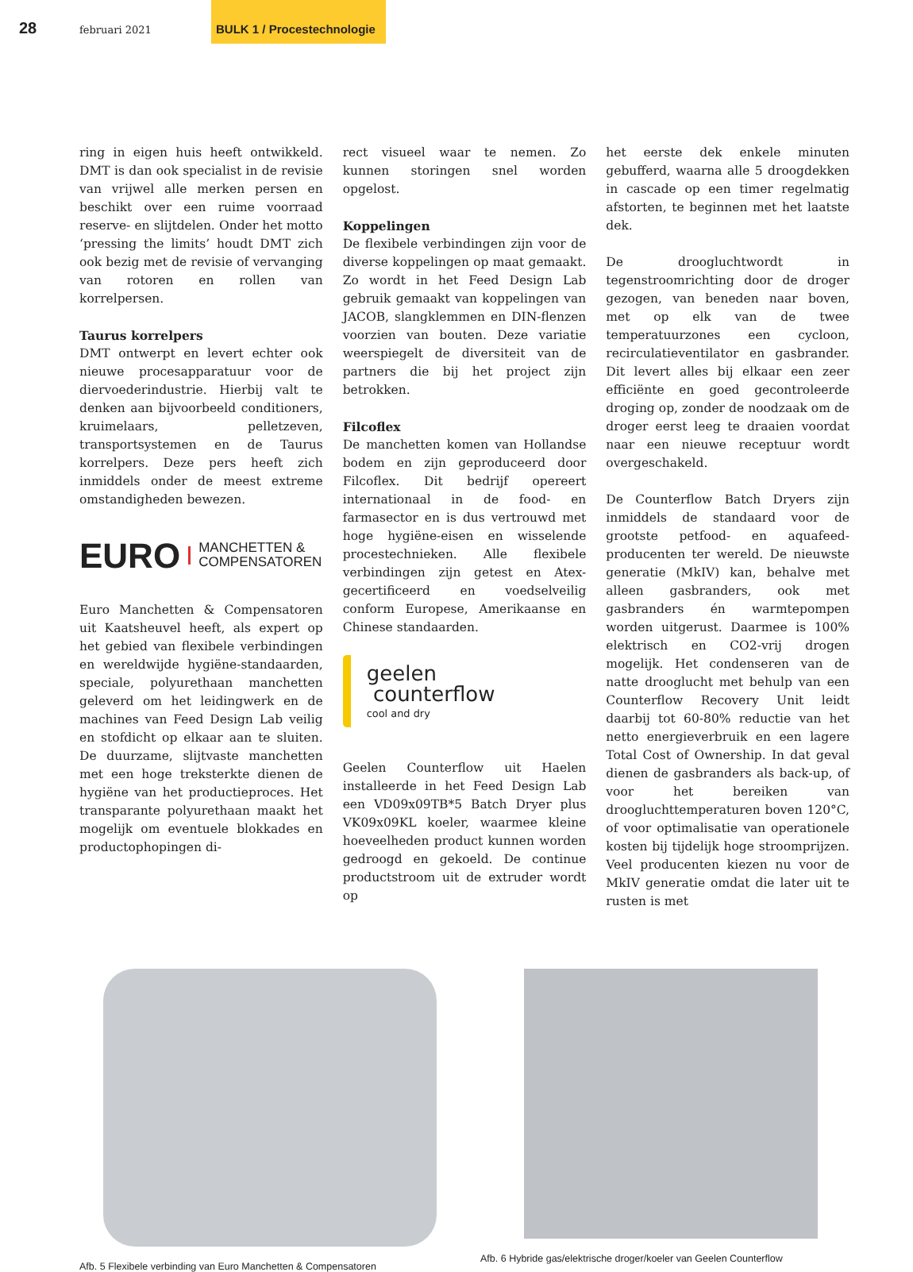28
februari 2021
BULK 1 / Procestechnologie
ring in eigen huis heeft ontwikkeld. DMT is dan ook specialist in de revisie van vrijwel alle merken persen en beschikt over een ruime voorraad reserve- en slijtdelen. Onder het motto ‘pressing the limits’ houdt DMT zich ook bezig met de revisie of vervanging van rotoren en rollen van korrelpersen.
Taurus korrelpers
DMT ontwerpt en levert echter ook nieuwe procesapparatuur voor de diervoederindustrie. Hierbij valt te denken aan bijvoorbeeld conditioners, kruimelaars, pelletzeven, transportsystemen en de Taurus korrelpers. Deze pers heeft zich inmiddels onder de meest extreme omstandigheden bewezen.
EURO MANCHETTEN &
COMPENSATOREN
Euro Manchetten & Compensatoren uit Kaatsheuvel heeft, als expert op het gebied van flexibele verbindingen en wereldwijde hygiëne-standaarden, speciale, polyurethaan manchetten geleverd om het leidingwerk en de machines van Feed Design Lab veilig en stofdicht op elkaar aan te sluiten. De duurzame, slijtvaste manchetten met een hoge treksterkte dienen de hygiëne van het productieproces. Het transparante polyurethaan maakt het mogelijk om eventuele blokkades en productophopingen di-
rect visueel waar te nemen. Zo kunnen storingen snel worden opgelost.
Koppelingen
De flexibele verbindingen zijn voor de diverse koppelingen op maat gemaakt. Zo wordt in het Feed Design Lab gebruik gemaakt van koppelingen van JACOB, slangklemmen en DIN-flenzen voorzien van bouten. Deze variatie weerspiegelt de diversiteit van de partners die bij het project zijn betrokken.
Filcoflex
De manchetten komen van Hollandse bodem en zijn geproduceerd door Filcoflex. Dit bedrijf opereert internationaal in de food- en farmasector en is dus vertrouwd met hoge hygiëne-eisen en wisselende procestechnieken. Alle flexibele verbindingen zijn getest en Atex-gecertificeerd en voedselveilig conform Europese, Amerikaanse en Chinese standaarden.
geelen
counterflow
cool and dry
Geelen Counterflow uit Haelen installeerde in het Feed Design Lab een VD09x09TB*5 Batch Dryer plus VK09x09KL koeler, waarmee kleine hoeveelheden product kunnen worden gedroogd en gekoeld. De continue productstroom uit de extruder wordt op
het eerste dek enkele minuten gebufferd, waarna alle 5 droogdekken in cascade op een timer regelmatig afstorten, te beginnen met het laatste dek.
De droogluchtwordt in tegenstroomrichting door de droger gezogen, van beneden naar boven, met op elk van de twee temperatuurzones een cycloon, recirculatieventilator en gasbrander. Dit levert alles bij elkaar een zeer efficiënte en goed gecontroleerde droging op, zonder de noodzaak om de droger eerst leeg te draaien voordat naar een nieuwe receptuur wordt overgeschakeld.
De Counterflow Batch Dryers zijn inmiddels de standaard voor de grootste petfood- en aquafeed-producenten ter wereld. De nieuwste generatie (MkIV) kan, behalve met alleen gasbranders, ook met gasbranders én warmtepompen worden uitgerust. Daarmee is 100% elektrisch en CO2-vrij drogen mogelijk. Het condenseren van de natte drooglucht met behulp van een Counterflow Recovery Unit leidt daarbij tot 60-80% reductie van het netto energieverbruik en een lagere Total Cost of Ownership. In dat geval dienen de gasbranders als back-up, of voor het bereiken van droogluchttemperaturen boven 120°C, of voor optimalisatie van operationele kosten bij tijdelijk hoge stroomprijzen. Veel producenten kiezen nu voor de MkIV generatie omdat die later uit te rusten is met
Afb. 5 Flexibele verbinding van Euro Manchetten & Compensatoren
Afb. 6 Hybride gas/elektrische droger/koeler van Geelen Counterflow